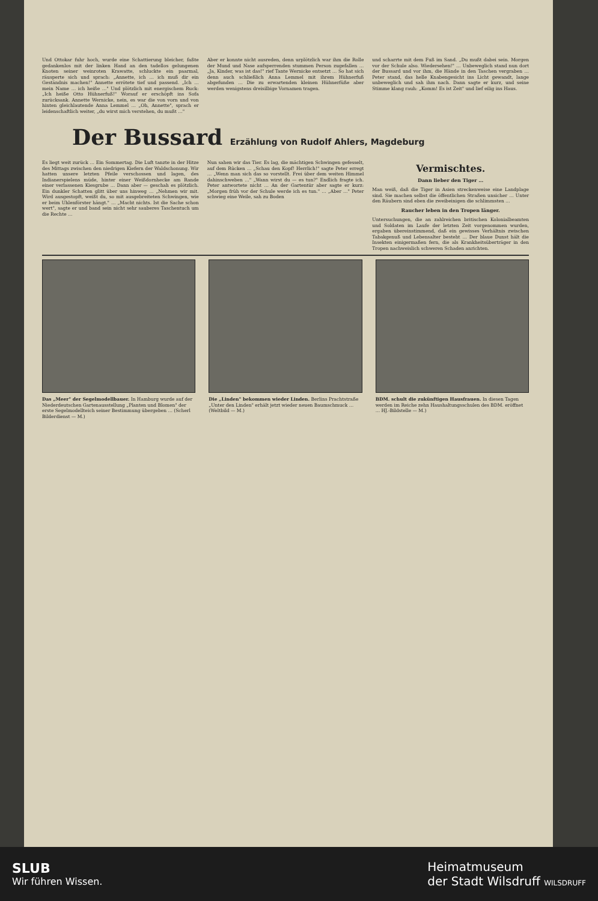Und Ottokar fuhr hoch, wurde eine Schattierung bleicher, faßte gedankenlos mit der linken Hand an den tadellos gelungenen Knoten seiner weinroten Krawatte, schluckte ein paarmal, räusperte sich und sprach: „Annette, ich … ich muß dir ein Geständnis machen!" Annette errötete tief und passend. „Ich … mein Name … ich heiße …" Und plötzlich mit energischem Ruck: „Ich heiße Otto Hühnerfuß!" Worauf er erschöpft ins Sofa zurücksank. Annette Wernicke, nein, es war die von vorn und von hinten gleichlautende Anna Lemmel … „Oh, Annette", sprach er leidenschaftlich weiter, „du wirst mich verstehen, du mußt …"
Aber er konnte nicht ausreden, denn urplötzlich war ihm die Rolle der Mund und Nase aufsperrenden stummen Person zugefallen … „Ja, Kinder, was ist das!" rief Tante Wernicke entsetzt … So hat sich denn auch schließlich Anna Lemmel mit ihrem Hühnerfuß abgefunden … Die zu erwartenden kleinen Hühnerfüße aber werden wenigstens dreisilbige Vornamen tragen.
und scharrte mit dem Fuß im Sand. „Du mußt dabei sein. Morgen vor der Schule also. Wiedersehen!" … Unbeweglich stand nun dort der Bussard und vor ihm, die Hände in den Taschen vergraben … Peter stand, das helle Knabengesicht ins Licht gewandt, lange unbeweglich und sah ihm nach. Dann sagte er kurz, und seine Stimme klang rauh: „Komm! Es ist Zeit" und lief eilig ins Haus.
Der Bussard Erzählung von Rudolf Ahlers, Magdeburg
Es liegt weit zurück … Ein Sommertag. Die Luft tanzte in der Hitze des Mittags zwischen den niedrigen Kiefern der Waldschonung. Wir hatten unsere letzten Pfeile verschossen und lagen, des Indianerspielens müde, hinter einer Weißdornhecke am Rande einer verlassenen Kiesgrube … Dann aber — geschah es plötzlich. Ein dunkler Schatten glitt über uns hinweg … „Nehmen wir mit. Wird ausgestopft, weißt du, so mit ausgebreiteten Schwingen, wie er beim Uhlenförster hängt." … „Macht nichts. Ist die Sache schon wert", sagte er und band sein nicht sehr sauberes Taschentuch um die Rechte …
Nun sahen wir das Tier. Es lag, die mächtigen Schwingen gefesselt, auf dem Rücken … „Schau den Kopf! Herrlich!" sagte Peter erregt … „Wenn man sich das so vorstellt. Frei über dem weiten Himmel dahinschweben …" „Wann wirst du — es tun?" Endlich fragte ich. Peter antwortete nicht … An der Gartentür aber sagte er kurz: „Morgen früh vor der Schule werde ich es tun." … „Aber …" Peter schwieg eine Weile, sah zu Boden
Vermischtes.
Dann lieber den Tiger …
Man weiß, daß die Tiger in Asien streckenweise eine Landplage sind. Sie machen selbst die öffentlichen Straßen unsicher … Unter den Räubern sind eben die zweibeinigen die schlimmsten …
Raucher leben in den Tropen länger.
Untersuchungen, die an zahlreichen britischen Kolonialbeamten und Soldaten im Laufe der letzten Zeit vorgenommen wurden, ergaben übereinstimmend, daß ein gewisses Verhältnis zwischen Tabakgenuß und Lebensalter besteht … Der blaue Dunst hält die Insekten einigermaßen fern, die als Krankheitsüberträger in den Tropen nachweislich schweren Schaden anrichten.
Das „Meer" der Segelmodellbauer. In Hamburg wurde auf der Niederdeutschen Gartenausstellung „Planten und Blomen" der erste Segelmodellteich seiner Bestimmung übergeben … (Scherl Bilderdienst — M.)
Die „Linden" bekommen wieder Linden. Berlins Prachtstraße „Unter den Linden" erhält jetzt wieder neuen Baumschmuck … (Weltbild — M.)
BDM. schult die zukünftigen Hausfrauen. In diesen Tagen werden im Reiche zehn Haushaltungsschulen des BDM. eröffnet … HJ.-Bildstelle — M.)
SLUB
Wir führen Wissen.
Heimatmuseum
der Stadt Wilsdruff WILSDRUFF